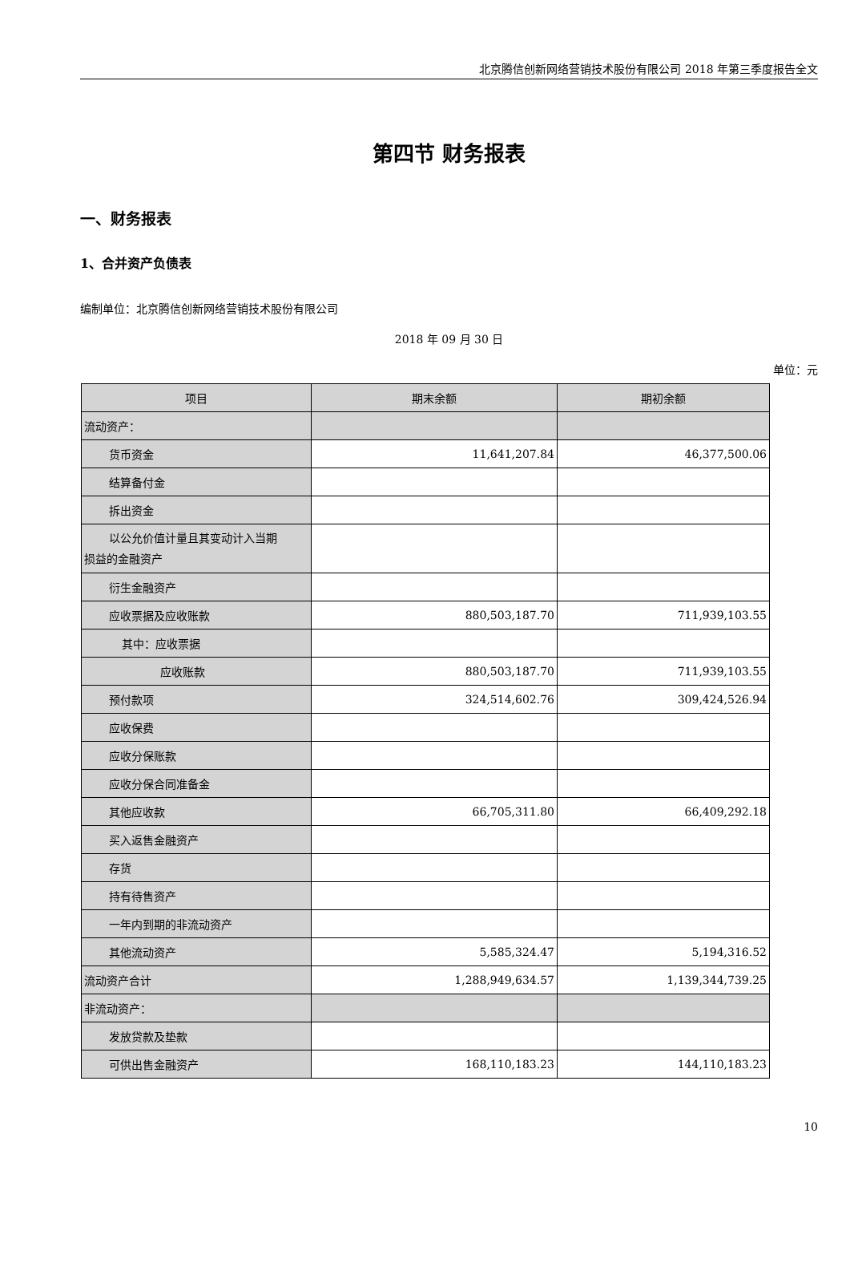北京腾信创新网络营销技术股份有限公司 2018 年第三季度报告全文
第四节 财务报表
一、财务报表
1、合并资产负债表
编制单位：北京腾信创新网络营销技术股份有限公司
2018 年 09 月 30 日
单位：元
| 项目 | 期末余额 | 期初余额 |
| --- | --- | --- |
| 流动资产： | | |
| 货币资金 | 11,641,207.84 | 46,377,500.06 |
| 结算备付金 | | |
| 拆出资金 | | |
| 以公允价值计量且其变动计入当期 损益的金融资产 | | |
| 衍生金融资产 | | |
| 应收票据及应收账款 | 880,503,187.70 | 711,939,103.55 |
| 其中：应收票据 | | |
| 应收账款 | 880,503,187.70 | 711,939,103.55 |
| 预付款项 | 324,514,602.76 | 309,424,526.94 |
| 应收保费 | | |
| 应收分保账款 | | |
| 应收分保合同准备金 | | |
| 其他应收款 | 66,705,311.80 | 66,409,292.18 |
| 买入返售金融资产 | | |
| 存货 | | |
| 持有待售资产 | | |
| 一年内到期的非流动资产 | | |
| 其他流动资产 | 5,585,324.47 | 5,194,316.52 |
| 流动资产合计 | 1,288,949,634.57 | 1,139,344,739.25 |
| 非流动资产： | | |
| 发放贷款及垫款 | | |
| 可供出售金融资产 | 168,110,183.23 | 144,110,183.23 |
10